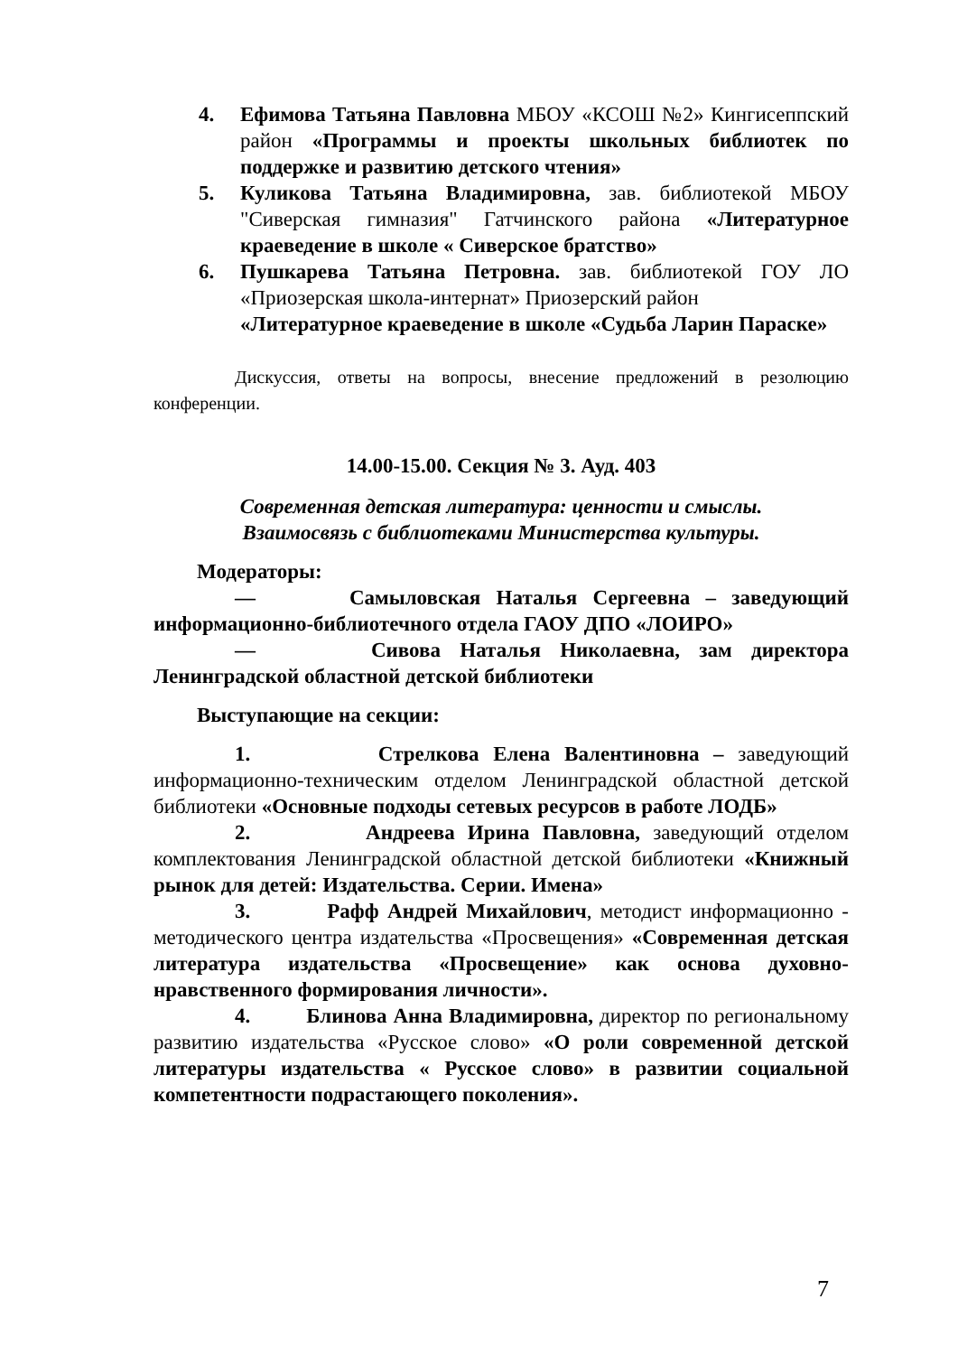4. Ефимова Татьяна Павловна МБОУ «КСОШ №2» Кингисеппский район «Программы и проекты школьных библиотек по поддержке и развитию детского чтения»
5. Куликова Татьяна Владимировна, зав. библиотекой МБОУ "Сиверская гимназия" Гатчинского района «Литературное краеведение в школе « Сиверское братство»
6. Пушкарева Татьяна Петровна. зав. библиотекой ГОУ ЛО «Приозерская школа-интернат» Приозерский район
«Литературное краеведение в школе «Судьба Ларин Параске»
Дискуссия, ответы на вопросы, внесение предложений в резолюцию конференции.
14.00-15.00. Секция № 3. Ауд. 403
Современная детская литература: ценности и смыслы.
Взаимосвязь с библиотеками Министерства культуры.
Модераторы:
— Самыловская Наталья Сергеевна – заведующий информационно-библиотечного отдела ГАОУ ДПО «ЛОИРО»
— Сивова Наталья Николаевна, зам директора Ленинградской областной детской библиотеки
Выступающие на секции:
1. Стрелкова Елена Валентиновна – заведующий информационно-техническим отделом Ленинградской областной детской библиотеки «Основные подходы сетевых ресурсов в работе ЛОДБ»
2. Андреева Ирина Павловна, заведующий отделом комплектования Ленинградской областной детской библиотеки «Книжный рынок для детей: Издательства. Серии. Имена»
3. Рафф Андрей Михайлович, методист информационно - методического центра издательства «Просвещения» «Современная детская литература издательства «Просвещение» как основа духовно-нравственного формирования личности».
4. Блинова Анна Владимировна, директор по региональному развитию издательства «Русское слово» «О роли современной детской литературы издательства « Русское слово» в развитии социальной компетентности подрастающего поколения».
7